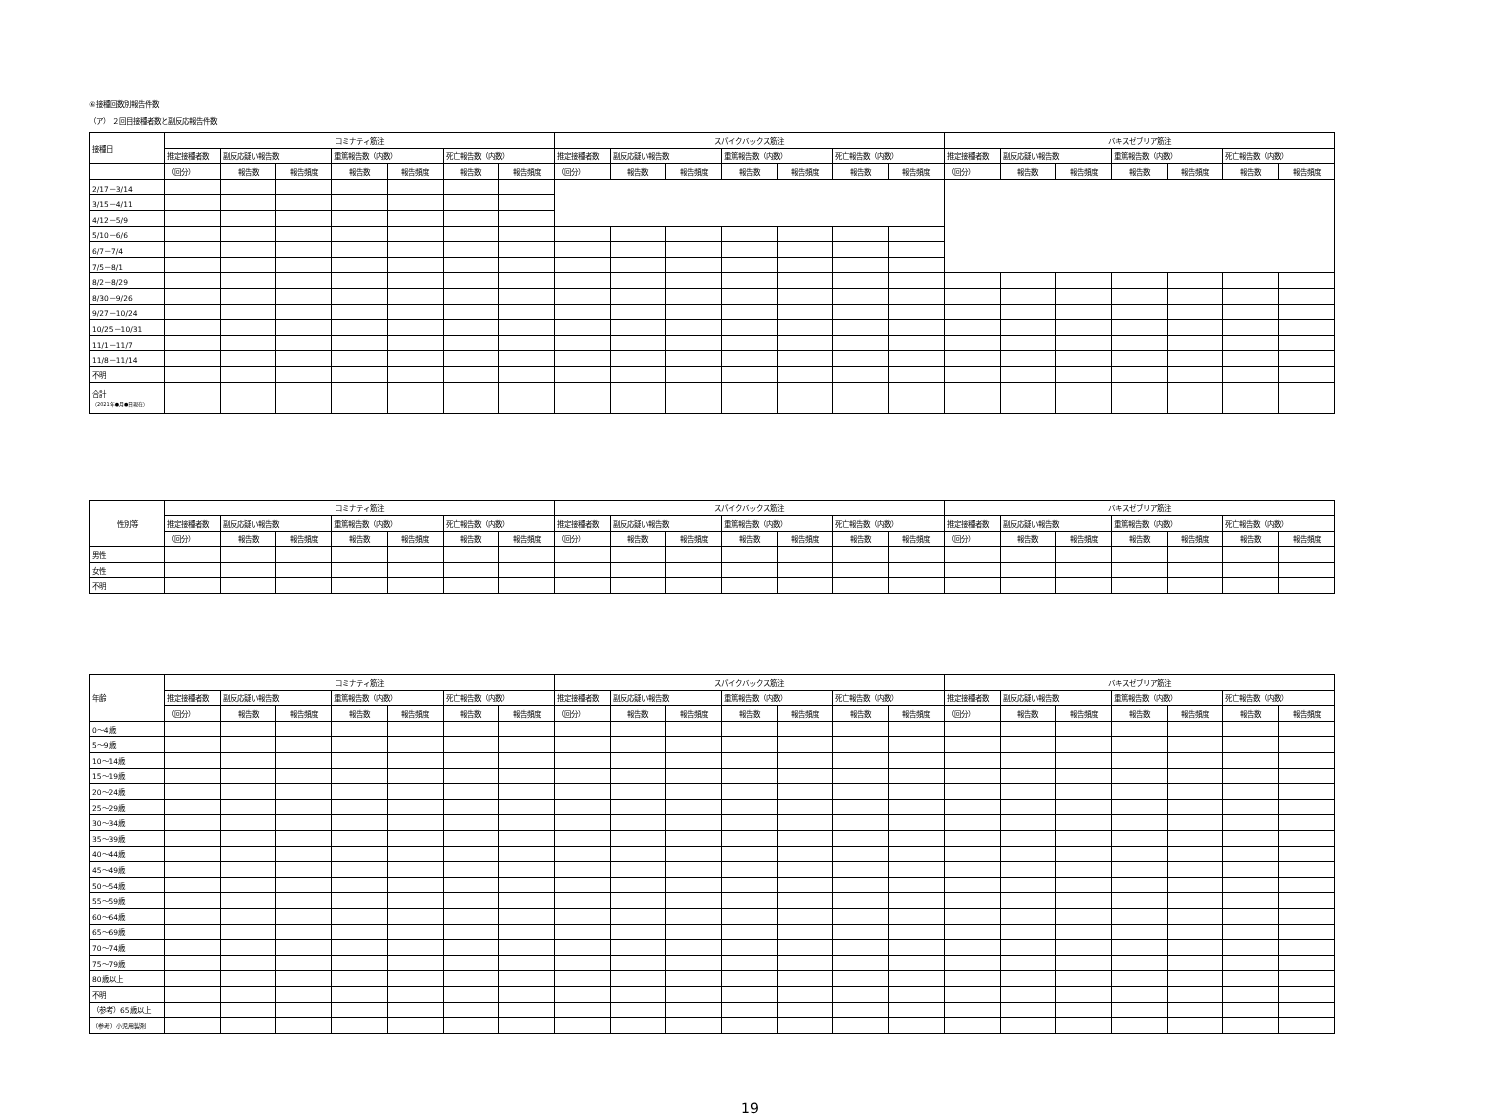⑥接種回数別報告件数
（ア） ２回目接種者数と副反応報告件数
| 接種日 | コミナティ筋注 | | | | | | | スパイクバックス筋注 | | | | | | | バキスゼブリア筋注 | | | | | | |
| --- | --- | --- | --- | --- | --- | --- | --- | --- | --- | --- | --- | --- | --- | --- | --- | --- | --- | --- | --- | --- | --- |
| | 推定接種者数 | 副反応疑い報告数 | | 重篤報告数（内数） | | 死亡報告数（内数） | | 推定接種者数 | 副反応疑い報告数 | | 重篤報告数（内数） | | 死亡報告数（内数） | | 推定接種者数 | 副反応疑い報告数 | | 重篤報告数（内数） | | 死亡報告数（内数） | |
| | （回分） | 報告数 | 報告頻度 | 報告数 | 報告頻度 | 報告数 | 報告頻度 | （回分） | 報告数 | 報告頻度 | 報告数 | 報告頻度 | 報告数 | 報告頻度 | （回分） | 報告数 | 報告頻度 | 報告数 | 報告頻度 | 報告数 | 報告頻度 |
| 2/17－3/14 | | | | | | | | | | | | | | | | | | | | | |
| 3/15－4/11 | | | | | | | | | | | | | | | | | | | | | |
| 4/12－5/9 | | | | | | | | | | | | | | | | | | | | | |
| 5/10－6/6 | | | | | | | | | | | | | | | | | | | | | |
| 6/7－7/4 | | | | | | | | | | | | | | | | | | | | | |
| 7/5－8/1 | | | | | | | | | | | | | | | | | | | | | |
| 8/2－8/29 | | | | | | | | | | | | | | | | | | | | | |
| 8/30－9/26 | | | | | | | | | | | | | | | | | | | | | |
| 9/27－10/24 | | | | | | | | | | | | | | | | | | | | | |
| 10/25－10/31 | | | | | | | | | | | | | | | | | | | | | |
| 11/1－11/7 | | | | | | | | | | | | | | | | | | | | | |
| 11/8－11/14 | | | | | | | | | | | | | | | | | | | | | |
| 不明 | | | | | | | | | | | | | | | | | | | | | |
| 合計 （2021年●月●日現在） | | | | | | | | | | | | | | | | | | | | | |
| 性別等 | コミナティ筋注 | | | | | | | スパイクバックス筋注 | | | | | | | バキスゼブリア筋注 | | | | | | |
| --- | --- | --- | --- | --- | --- | --- | --- | --- | --- | --- | --- | --- | --- | --- | --- | --- | --- | --- | --- | --- | --- |
| | 推定接種者数 | 副反応疑い報告数 | | 重篤報告数（内数） | | 死亡報告数（内数） | | 推定接種者数 | 副反応疑い報告数 | | 重篤報告数（内数） | | 死亡報告数（内数） | | 推定接種者数 | 副反応疑い報告数 | | 重篤報告数（内数） | | 死亡報告数（内数） | |
| | （回分） | 報告数 | 報告頻度 | 報告数 | 報告頻度 | 報告数 | 報告頻度 | （回分） | 報告数 | 報告頻度 | 報告数 | 報告頻度 | 報告数 | 報告頻度 | （回分） | 報告数 | 報告頻度 | 報告数 | 報告頻度 | 報告数 | 報告頻度 |
| 男性 | | | | | | | | | | | | | | | | | | | | | |
| 女性 | | | | | | | | | | | | | | | | | | | | | |
| 不明 | | | | | | | | | | | | | | | | | | | | | |
| 年齢 | コミナティ筋注 | | | | | | | スパイクバックス筋注 | | | | | | | バキスゼブリア筋注 | | | | | | |
| --- | --- | --- | --- | --- | --- | --- | --- | --- | --- | --- | --- | --- | --- | --- | --- | --- | --- | --- | --- | --- | --- |
| | 推定接種者数 | 副反応疑い報告数 | | 重篤報告数（内数） | | 死亡報告数（内数） | | 推定接種者数 | 副反応疑い報告数 | | 重篤報告数（内数） | | 死亡報告数（内数） | | 推定接種者数 | 副反応疑い報告数 | | 重篤報告数（内数） | | 死亡報告数（内数） | |
| | （回分） | 報告数 | 報告頻度 | 報告数 | 報告頻度 | 報告数 | 報告頻度 | （回分） | 報告数 | 報告頻度 | 報告数 | 報告頻度 | 報告数 | 報告頻度 | （回分） | 報告数 | 報告頻度 | 報告数 | 報告頻度 | 報告数 | 報告頻度 |
| 0～4歳 | | | | | | | | | | | | | | | | | | | | | |
| 5～9歳 | | | | | | | | | | | | | | | | | | | | | |
| 10～14歳 | | | | | | | | | | | | | | | | | | | | | |
| 15～19歳 | | | | | | | | | | | | | | | | | | | | | |
| 20～24歳 | | | | | | | | | | | | | | | | | | | | | |
| 25～29歳 | | | | | | | | | | | | | | | | | | | | | |
| 30～34歳 | | | | | | | | | | | | | | | | | | | | | |
| 35～39歳 | | | | | | | | | | | | | | | | | | | | | |
| 40～44歳 | | | | | | | | | | | | | | | | | | | | | |
| 45～49歳 | | | | | | | | | | | | | | | | | | | | | |
| 50～54歳 | | | | | | | | | | | | | | | | | | | | | |
| 55～59歳 | | | | | | | | | | | | | | | | | | | | | |
| 60～64歳 | | | | | | | | | | | | | | | | | | | | | |
| 65～69歳 | | | | | | | | | | | | | | | | | | | | | |
| 70～74歳 | | | | | | | | | | | | | | | | | | | | | |
| 75～79歳 | | | | | | | | | | | | | | | | | | | | | |
| 80歳以上 | | | | | | | | | | | | | | | | | | | | | |
| 不明 | | | | | | | | | | | | | | | | | | | | | |
| （参考）65歳以上 | | | | | | | | | | | | | | | | | | | | | |
| （参考）小児用製剤 | | | | | | | | | | | | | | | | | | | | | |
19